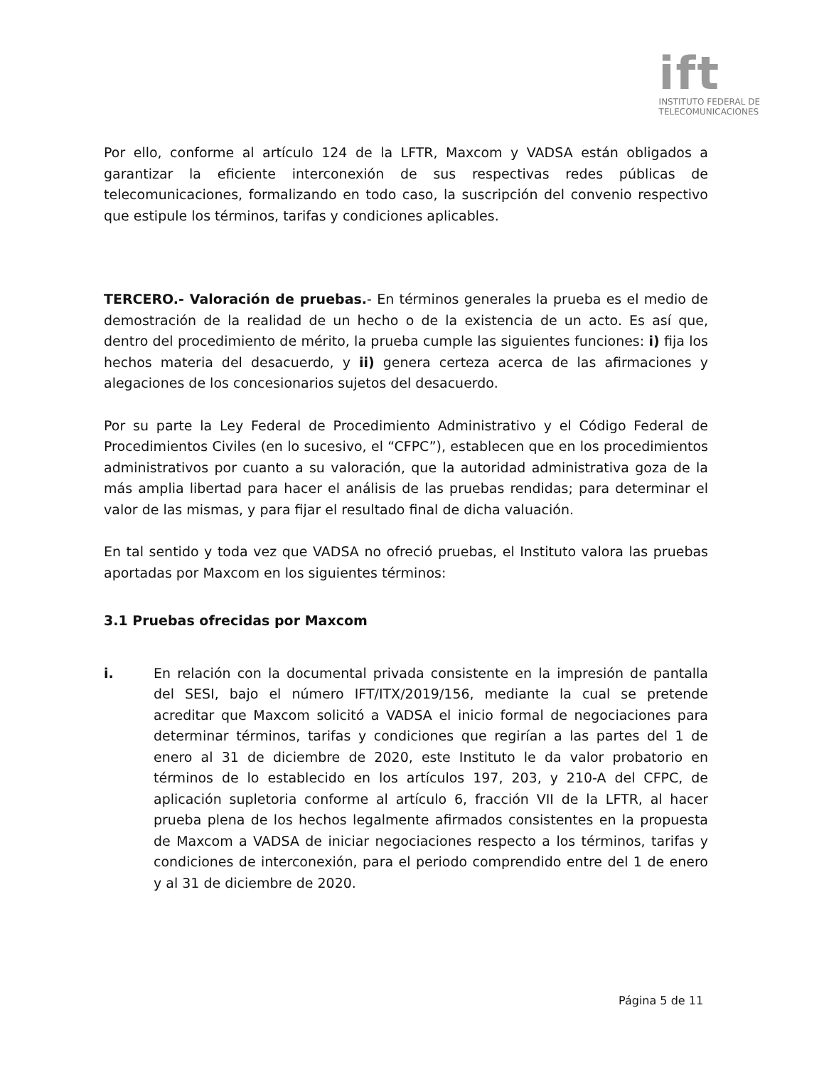ift
INSTITUTO FEDERAL DE
TELECOMUNICACIONES
Por ello, conforme al artículo 124 de la LFTR, Maxcom y VADSA están obligados a garantizar la eficiente interconexión de sus respectivas redes públicas de telecomunicaciones, formalizando en todo caso, la suscripción del convenio respectivo que estipule los términos, tarifas y condiciones aplicables.
TERCERO.- Valoración de pruebas.- En términos generales la prueba es el medio de demostración de la realidad de un hecho o de la existencia de un acto. Es así que, dentro del procedimiento de mérito, la prueba cumple las siguientes funciones: i) fija los hechos materia del desacuerdo, y ii) genera certeza acerca de las afirmaciones y alegaciones de los concesionarios sujetos del desacuerdo.
Por su parte la Ley Federal de Procedimiento Administrativo y el Código Federal de Procedimientos Civiles (en lo sucesivo, el “CFPC”), establecen que en los procedimientos administrativos por cuanto a su valoración, que la autoridad administrativa goza de la más amplia libertad para hacer el análisis de las pruebas rendidas; para determinar el valor de las mismas, y para fijar el resultado final de dicha valuación.
En tal sentido y toda vez que VADSA no ofreció pruebas, el Instituto valora las pruebas aportadas por Maxcom en los siguientes términos:
3.1 Pruebas ofrecidas por Maxcom
i. En relación con la documental privada consistente en la impresión de pantalla del SESI, bajo el número IFT/ITX/2019/156, mediante la cual se pretende acreditar que Maxcom solicitó a VADSA el inicio formal de negociaciones para determinar términos, tarifas y condiciones que regirían a las partes del 1 de enero al 31 de diciembre de 2020, este Instituto le da valor probatorio en términos de lo establecido en los artículos 197, 203, y 210-A del CFPC, de aplicación supletoria conforme al artículo 6, fracción VII de la LFTR, al hacer prueba plena de los hechos legalmente afirmados consistentes en la propuesta de Maxcom a VADSA de iniciar negociaciones respecto a los términos, tarifas y condiciones de interconexión, para el periodo comprendido entre del 1 de enero y al 31 de diciembre de 2020.
Página 5 de 11